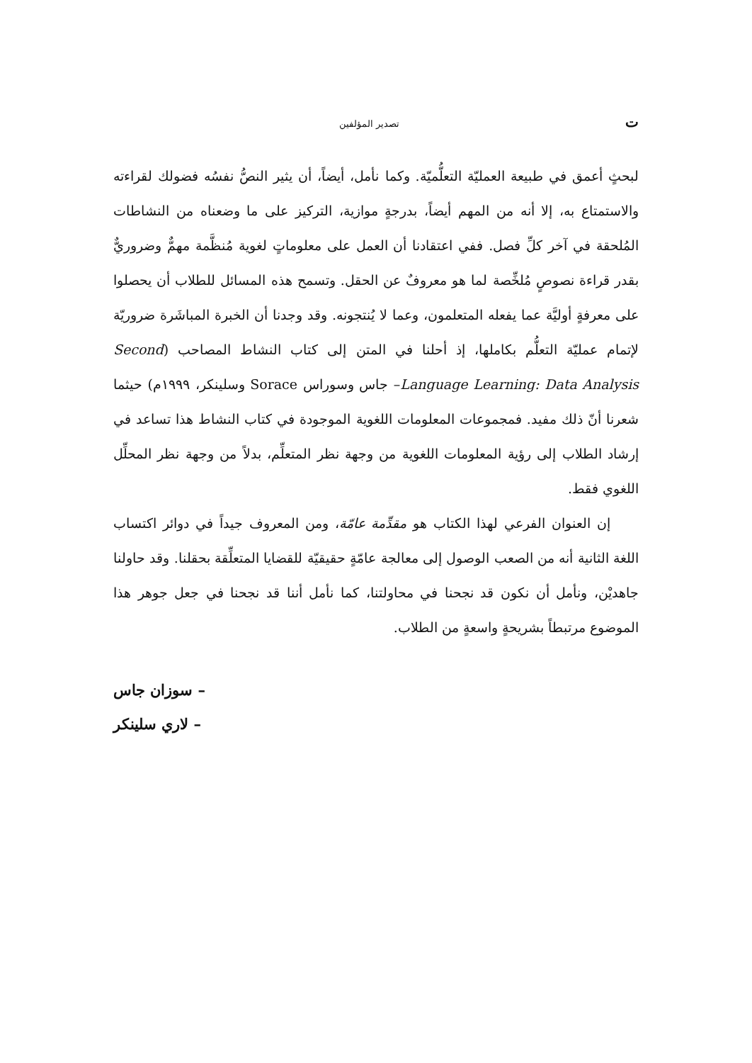تتصدير المؤلفين
لبحثٍ أعمق في طبيعة العمليّة التعلُّميّة. وكما نأمل، أيضاً، أن يثير النصُّ نفسُه فضولك لقراءته والاستمتاع به، إلا أنه من المهم أيضاً، بدرجةٍ موازية، التركيز على ما وضعناه من النشاطات المُلحقة في آخر كلِّ فصل. ففي اعتقادنا أن العمل على معلوماتٍ لغوية مُنظَّمة مهمٌّ وضروريٌّ بقدر قراءة نصوصٍ مُلخِّصة لما هو معروفٌ عن الحقل. وتسمح هذه المسائل للطلاب أن يحصلوا على معرفةٍ أوليَّة عما يفعله المتعلمون، وعما لا يُنتجونه. وقد وجدنا أن الخبرة المباشَرة ضروريّة لإتمام عمليّة التعلُّم بكاملها، إذ أحلنا في المتن إلى كتاب النشاط المصاحب (Second Language Learning: Data Analysis– جاس وسوراس Sorace وسلينكر، ١٩٩٩م) حيثما شعرنا أنّ ذلك مفيد. فمجموعات المعلومات اللغوية الموجودة في كتاب النشاط هذا تساعد في إرشاد الطلاب إلى رؤية المعلومات اللغوية من وجهة نظر المتعلِّم، بدلاً من وجهة نظر المحلِّل اللغوي فقط.
إن العنوان الفرعي لهذا الكتاب هو مقدِّمة عامّة، ومن المعروف جيداً في دوائر اكتساب اللغة الثانية أنه من الصعب الوصول إلى معالجة عامّةٍ حقيقيّة للقضايا المتعلِّقة بحقلنا. وقد حاولنا جاهديْن، ونأمل أن نكون قد نجحنا في محاولتنا، كما نأمل أننا قد نجحنا في جعل جوهر هذا الموضوع مرتبطاً بشريحةٍ واسعةٍ من الطلاب.
سوزان جاس –
لاري سلينكر –